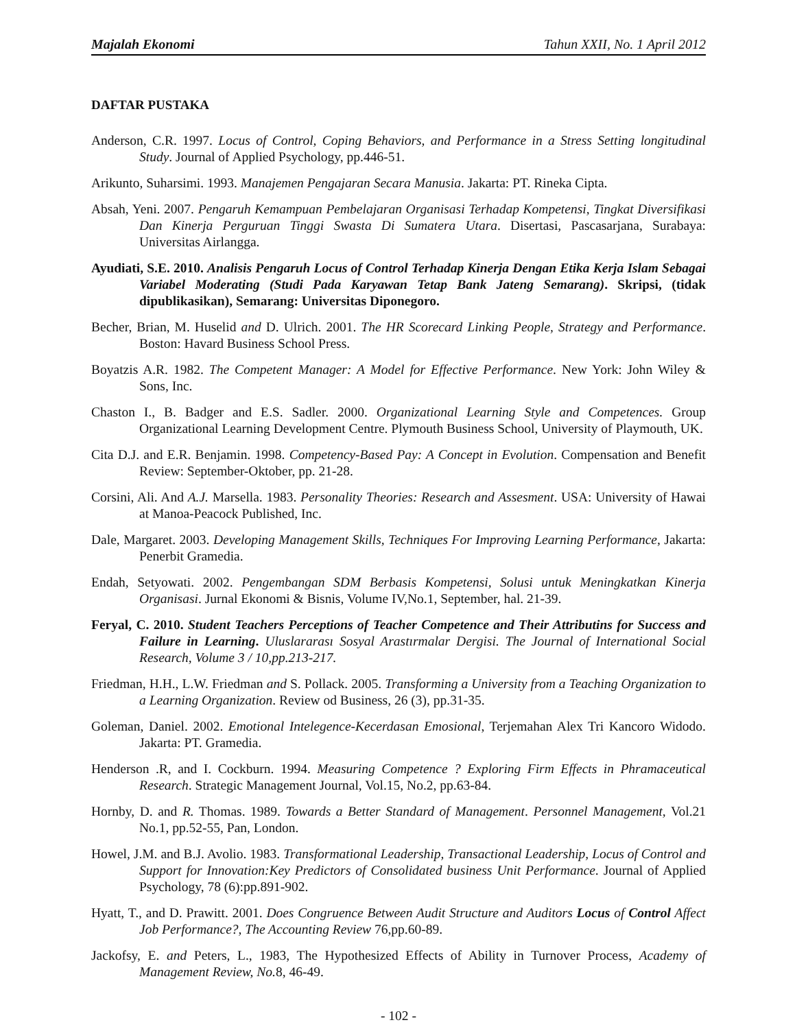Majalah Ekonomi Tahun XXII, No. 1 April 2012
DAFTAR PUSTAKA
Anderson, C.R. 1997. Locus of Control, Coping Behaviors, and Performance in a Stress Setting longitudinal Study. Journal of Applied Psychology, pp.446-51.
Arikunto, Suharsimi. 1993. Manajemen Pengajaran Secara Manusia. Jakarta: PT. Rineka Cipta.
Absah, Yeni. 2007. Pengaruh Kemampuan Pembelajaran Organisasi Terhadap Kompetensi, Tingkat Diversifikasi Dan Kinerja Perguruan Tinggi Swasta Di Sumatera Utara. Disertasi, Pascasarjana, Surabaya: Universitas Airlangga.
Ayudiati, S.E. 2010. Analisis Pengaruh Locus of Control Terhadap Kinerja Dengan Etika Kerja Islam Sebagai Variabel Moderating (Studi Pada Karyawan Tetap Bank Jateng Semarang). Skripsi, (tidak dipublikasikan), Semarang: Universitas Diponegoro.
Becher, Brian, M. Huselid and D. Ulrich. 2001. The HR Scorecard Linking People, Strategy and Performance. Boston: Havard Business School Press.
Boyatzis A.R. 1982. The Competent Manager: A Model for Effective Performance. New York: John Wiley & Sons, Inc.
Chaston I., B. Badger and E.S. Sadler. 2000. Organizational Learning Style and Competences. Group Organizational Learning Development Centre. Plymouth Business School, University of Playmouth, UK.
Cita D.J. and E.R. Benjamin. 1998. Competency-Based Pay: A Concept in Evolution. Compensation and Benefit Review: September-Oktober, pp. 21-28.
Corsini, Ali. And A.J. Marsella. 1983. Personality Theories: Research and Assesment. USA: University of Hawai at Manoa-Peacock Published, Inc.
Dale, Margaret. 2003. Developing Management Skills, Techniques For Improving Learning Performance, Jakarta: Penerbit Gramedia.
Endah, Setyowati. 2002. Pengembangan SDM Berbasis Kompetensi, Solusi untuk Meningkatkan Kinerja Organisasi. Jurnal Ekonomi & Bisnis, Volume IV,No.1, September, hal. 21-39.
Feryal, C. 2010. Student Teachers Perceptions of Teacher Competence and Their Attributins for Success and Failure in Learning. Uluslararası Sosyal Arastırmalar Dergisi. The Journal of International Social Research, Volume 3 / 10,pp.213-217.
Friedman, H.H., L.W. Friedman and S. Pollack. 2005. Transforming a University from a Teaching Organization to a Learning Organization. Review od Business, 26 (3), pp.31-35.
Goleman, Daniel. 2002. Emotional Intelegence-Kecerdasan Emosional, Terjemahan Alex Tri Kancoro Widodo. Jakarta: PT. Gramedia.
Henderson .R, and I. Cockburn. 1994. Measuring Competence ? Exploring Firm Effects in Phramaceutical Research. Strategic Management Journal, Vol.15, No.2, pp.63-84.
Hornby, D. and R. Thomas. 1989. Towards a Better Standard of Management. Personnel Management, Vol.21 No.1, pp.52-55, Pan, London.
Howel, J.M. and B.J. Avolio. 1983. Transformational Leadership, Transactional Leadership, Locus of Control and Support for Innovation:Key Predictors of Consolidated business Unit Performance. Journal of Applied Psychology, 78 (6):pp.891-902.
Hyatt, T., and D. Prawitt. 2001. Does Congruence Between Audit Structure and Auditors Locus of Control Affect Job Performance?, The Accounting Review 76,pp.60-89.
Jackofsy, E. and Peters, L., 1983, The Hypothesized Effects of Ability in Turnover Process, Academy of Management Review, No. 8, 46-49.
- 102 -